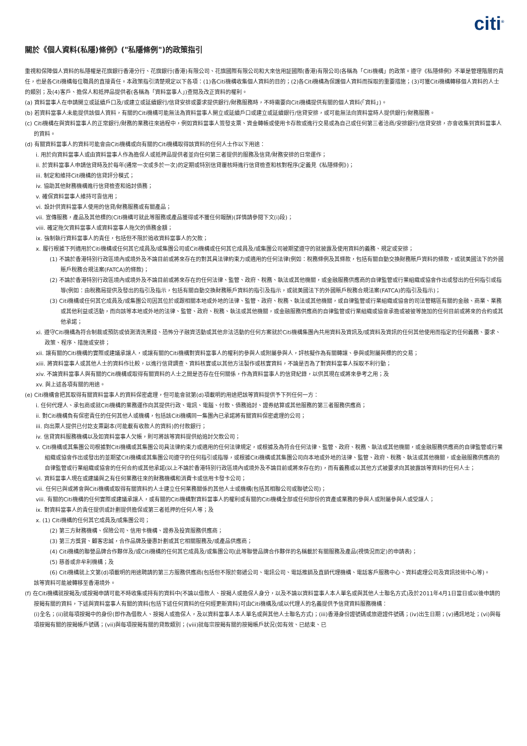citi<sup>®</sup>
關於《個人資料(私隱)條例》("私隱條例")的政策指引
重視和保障個人資料的私隱權是花旗銀行香港分行、花旗銀行(香港)有限公司、花旗國際有限公司和大來信用証國際(香港)有限公司(各稱為「Citi機構」的政策。遵守《私隱條例》不單是管理階層的責任，也是各Citi機構每位職員的直接責任。本政策指引清楚規定以下各項：(1)各Citi機構收集個人資料的目的；(2)各Citi機構為保護個人資料而採取的重要措施；(3)可獲Citi機構轉移個人資料的人士的類別；及(4)客戶、擔保人和抵押品提供者(各稱為「資料當事人」)查閱及改正資料的權利。
(a) 資料當事人在申請開立或延續戶口及/或建立或延續銀行/信貸安排或要求提供銀行/財務服務時，不時需要向Citi機構提供有關的個人資料(「資料」)。
(b) 若資料當事人未能提供該個人資料，有關的Citi機構可能無法為資料當事人開立或延續戶口或建立或延續銀行/信貸安排，或可能無法向資料當時人提供銀行/財務服務。
(c) Citi機構在與資料當事人的正常銀行/財務的業務往來過程中，例如資料當事人簽發支票、資金轉帳或使用卡存款或進行交易或為自己或任何第三者洽商/安排銀行/信貸安排，亦會收集到資料當事人的資料。
(d) 有關資料當事人的資料可能會由Citi機構或向有關的Citi機構取得該資料的任何人士作以下用途：
i. 用於向資料當事人或由資料當事人作為擔保人或抵押品提供者並向任何第三者提供的服務及信貸/財務安排的日常運作；
ii. 於資料當事人申請信貸時及於每年(通常一次或多於一次)的定期或特別信貸覆核時進行信貸檢查和核對程序(定義見《私隱條例》)；
iii. 制定和維持Citi機構的信貸評分模式；
iv. 協助其他財務機構進行信貸檢查和追討債務；
v. 確保資料當事人維持可靠信用；
vi. 設計供資料當事人使用的信貸/財務服務或有關產品；
vii. 宣傳服務，產品及其他標的(Citi機構可就此等服務或產品獲得或不獲任何報酬)(詳情請參閱下文(i)段)；
viii. 確定拖欠資料當事人或資料當事人拖欠的債務金額；
ix. 強制執行資料當事人的責任，包括但不限於追收資料當事人的欠款；
x. 履行根據下列適用於Citi機構或任何其它成員及/或集團公司或Citi機構或任何其它成員及/或集團公司被期望遵守的就披露及使用資料的義務、規定或安排；
(1) 不論於香港特別行政區境內或境外及不論目前或將來存在的對其具法律約束力或適用的任何法律(例如：稅務條例及其條款，包括有關自動交換財務賬戶資料的條款，或就美國法下的外國賬戶稅務合規法案(FATCA)的條款)；
(2) 不論於香港特別行政區境內或境外及不論目前或將來存在的任何法律、監管、政府、稅務、執法或其他機關，或金融服務供應商的自律監管或行業組織或協會作出或發出的任何指引或指導(例如：由稅務局提供及發出的指引及指示，包括有關自動交換財務賬戶資料的指引及指示，或就美國法下的外國賬戶稅務合規法案(FATCA)的指引及指示)；
(3) Citi機構或任何其它成員及/或集團公司因其位於或跟相關本地或外地的法律、監管、政府、稅務、執法或其他機關，或自律監管或行業組織或協會的司法管轄區有關的金融、商業、業務或其他利益或活動，而向該等本地或外地的法律、監管、政府、稅務、執法或其他機關，或金融服務供應商的自律監管或行業組織或協會承擔或被彼等施加的任何目前或將來的合約或其他承諾；
xi. 遵守Citi機構為符合制裁或預防或偵測清洗黑錢、恐怖分子融資活動或其他非法活動的任何方案就於Citi機構集團內共用資料及資訊及/或資料及資訊的任何其他使用而指定的任何義務、要求、政策、程序、措施或安排；
xii. 讓有關的Citi機構的實際或建議承讓人，或讓有關的Citi機構對資料當事人的權利的參與人或附屬參與人，評核擬作為有關轉讓、參與或附屬與標的的交易；
xiii. 將資料當事人或其他人士的資料作比較，以進行信貸調查、資料核實或以其他方法製作或核實資料，不論是否為了對資料當事人採取不利行動；
xiv. 不論資料當事人與有關的Citi機構或取得有關資料的人士之間是否存在任何關係，作為資料當事人的信貸紀錄，以供其現在或將來參考之用；及
xv. 與上述各項有關的用途。
(e) Citi機構會把其取得有關資料當事人的資料保密處理，但可能會就第(d)項載明的用途把該等資料提供予下列任何一方：
i. 任何代理人、承包商或就Citi機構的業務運作向其提供行政、電訊、電腦、付款、債務追討、證券結算或其他服務的第三者服務供應商；
ii. 對Citi機構負有保密責任的任何其他人或機構，包括該Citi機構同一集團內已承諾將有關資料保密處理的公司；
iii. 向出票人提供已付訖支票副本(可能載有收款人的資料)的付款銀行；
iv. 信貸資料服務機構以及如資料當事人欠帳，則可將該等資料提供給追討欠款公司；
v. Citi機構或其集團公司根據對Citi機構或其集團公司具法律約束力或適用的任何法律規定，或根據及為符合任何法律、監管、政府、稅務、執法或其他機關，或金融服務供應商的自律監管或行業組織或協會作出或發出的並期望Citi機構或其集團公司遵守的任何指引或指導，或根據Citi機構或其集團公司向本地或外地的法律、監管、政府、稅務、執法或其他機關，或金融服務供應商的自律監管或行業組織或協會的任何合約或其他承諾(以上不論於香港特別行政區境內或境外及不論目前或將來存在的)，而有義務或以其他方式被要求向其披露該等資料的任何人士；
vi. 資料當事人現在或建議與之有任何業務往來的財務機構和消費卡或信用卡發卡公司；
vii. 任何已與或將會與Citi機構或取得有關資料的人士建立任何業務關係的其他人士或機構(包括其相聯公司或聯號公司)；
viii. 有關的Citi機構的任何實際或建議承讓人，或有關的Citi機構對資料當事人的權利或有關的Citi機構全部或任何部份的資產或業務的參與人或附屬參與人或受讓人；
ix. 對資料當事人的責任提供或計劃提供擔保或第三者抵押的任何人等；及
x. (1) Citi機構的任何其它成員及/或集團公司；
(2) 第三方財務機構、保險公司、信用卡機構、證券及投資服務供應商；
(3) 第三方獎賞、顧客忠誠，合作品牌及優惠計劃或其它相關服務及/或產品供應商；
(4) Citi機構的聯營品牌合作夥伴及/或Citi機構的任何其它成員及/或集團公司(此等聯營品牌合作夥伴的名稱載於有關服務及產品(視情況而定)的申請表)；
(5) 慈善或非牟利機構；及
(6) Citi機構就上文第(d)項載明的用途聘請的第三方服務供應商(包括但不限於郵遞公司、電訊公司、電話推銷及直銷代理機構、電話客戶服務中心、資料處理公司及資訊技術中心等)。
該等資料可能被轉移至香港境外。
(f) 在Citi機構就按揭及/或按揭申請可能不時收集或持有的資料中(不論以借款人、按揭人或擔保人身分，以及不論以資料當事人本人單名或與其他人士聯名方式)及於2011年4月1日當日或以後申請的按揭有關的資料，下述與資料當事人有關的資料(包括下述任何資料的任何經更新資料)可由Citi機構及/或以代理人的名義提供予信貸資料服務機構：
(i)全名；(ii)就每項按揭中的身份(即作為借款人、按揭人或擔保人，及以資料當事人本人單名或與其他人士聯名方式)；(iii)香港身份證號碼或旅遊證件號碼；(iv)出生日期；(v)通訊地址；(vi)與每項按揭有關的按揭帳戶號碼；(vii)與每項按揭有關的貸款類別；(viii)就每宗按揭有關的按揭帳戶狀況(如有效、已結束、已